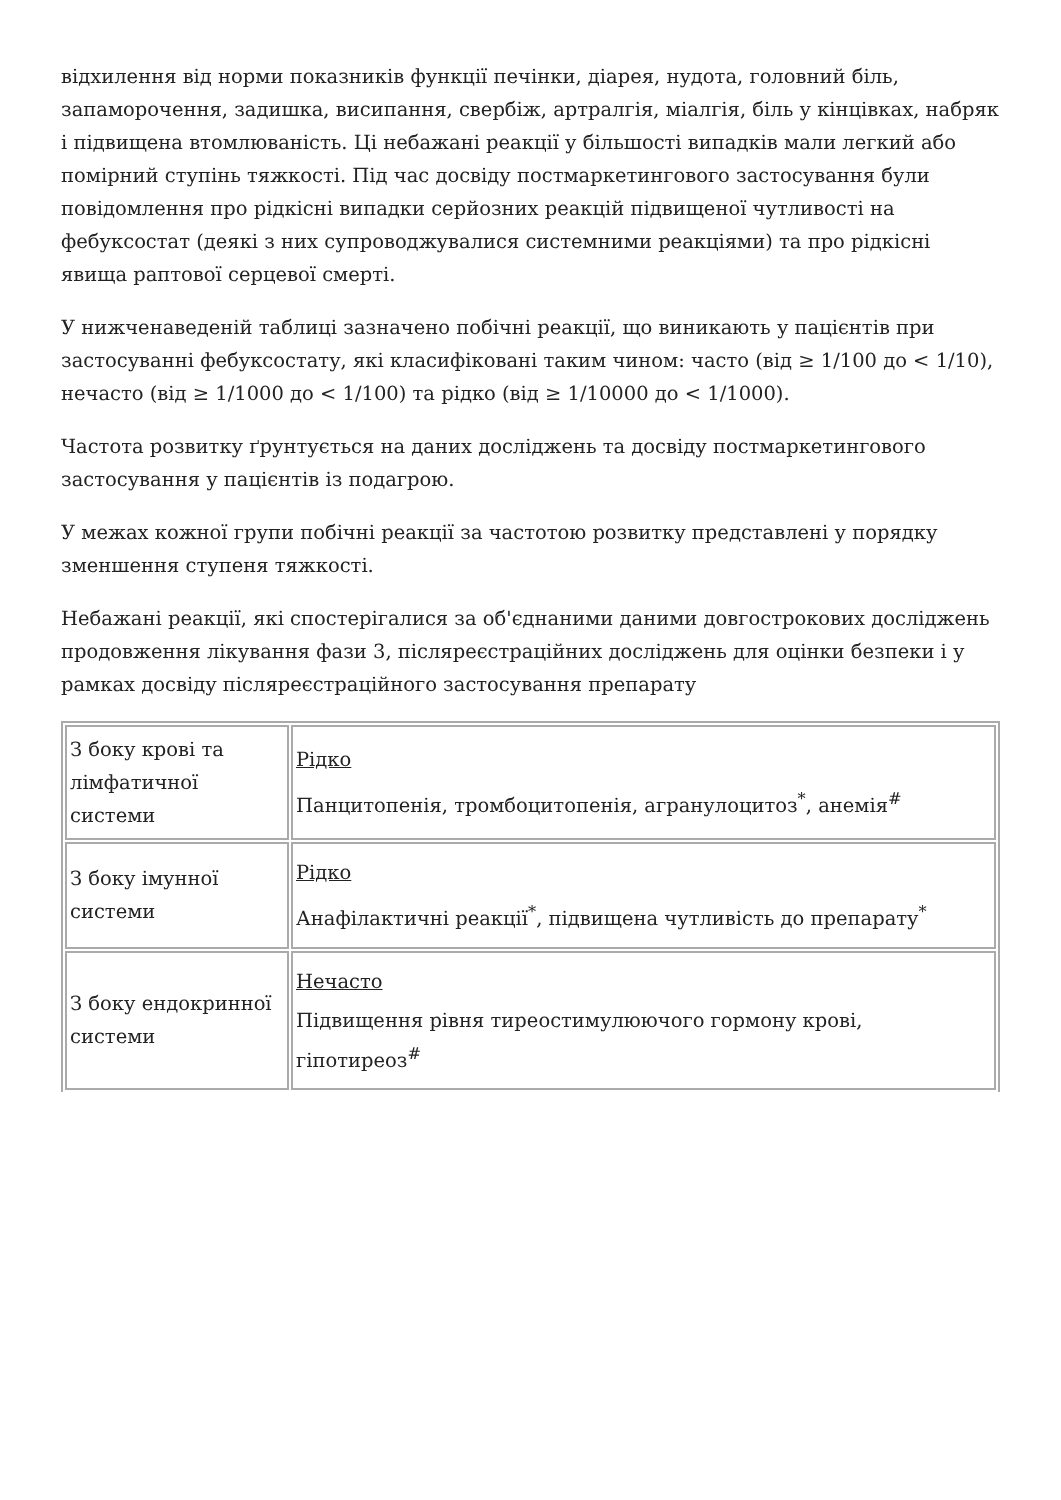відхилення від норми показників функції печінки, діарея, нудота, головний біль, запаморочення, задишка, висипання, свербіж, артралгія, міалгія, біль у кінцівках, набряк і підвищена втомлюваність. Ці небажані реакції у більшості випадків мали легкий або помірний ступінь тяжкості. Під час досвіду постмаркетингового застосування були повідомлення про рідкісні випадки серйозних реакцій підвищеної чутливості на фебуксостат (деякі з них супроводжувалися системними реакціями) та про рідкісні явища раптової серцевої смерті.
У нижченаведеній таблиці зазначено побічні реакції, що виникають у пацієнтів при застосуванні фебуксостату, які класифіковані таким чином: часто (від ≥ 1/100 до < 1/10), нечасто (від ≥ 1/1000 до < 1/100) та рідко (від ≥ 1/10000 до < 1/1000).
Частота розвитку ґрунтується на даних досліджень та досвіду постмаркетингового застосування у пацієнтів із подагрою.
У межах кожної групи побічні реакції за частотою розвитку представлені у порядку зменшення ступеня тяжкості.
Небажані реакції, які спостерігалися за об'єднаними даними довгострокових досліджень продовження лікування фази 3, післяреєстраційних досліджень для оцінки безпеки і у рамках досвіду післяреєстраційного застосування препарату
| З боку крові та лімфатичної системи | Рідко Панцитопенія, тромбоцитопенія, агранулоцитоз<sup>*</sup>, анемія<sup>#</sup> |
| З боку імунної системи | Рідко Анафілактичні реакції<sup>*</sup>, підвищена чутливість до препарату<sup>*</sup> |
| З боку ендокринної системи | Нечасто Підвищення рівня тиреостимулюючого гормону крові, гіпотиреоз<sup>#</sup> |